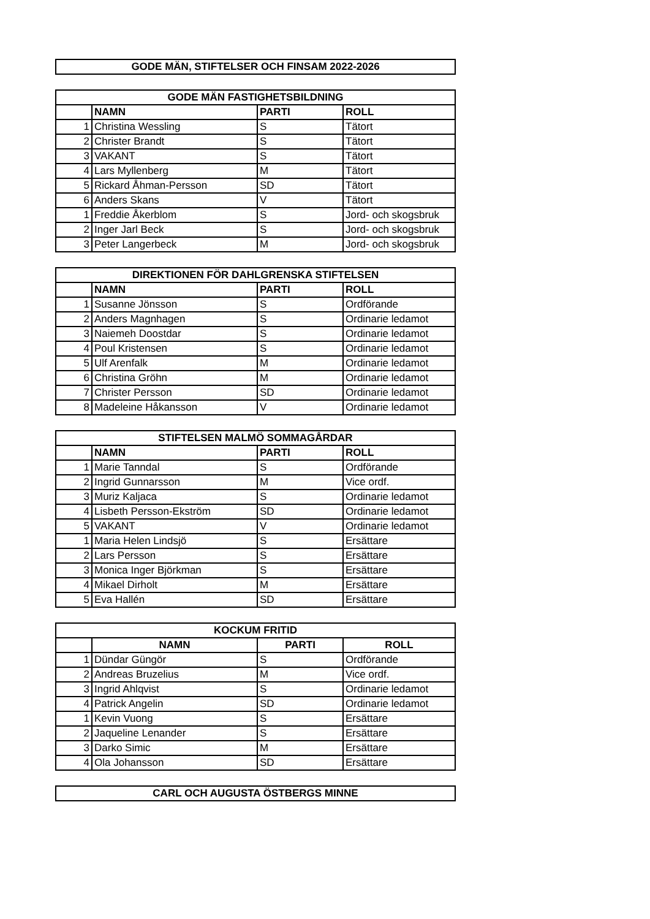| GODE MÄN, STIFTELSER OCH FINSAM 2022-2026 |
| --- |
| GODE MÄN FASTIGHETSBILDNING | | | |
| --- | --- | --- | --- |
| | NAMN | PARTI | ROLL |
| 1 | Christina Wessling | S | Tätort |
| 2 | Christer Brandt | S | Tätort |
| 3 | VAKANT | S | Tätort |
| 4 | Lars Myllenberg | M | Tätort |
| 5 | Rickard Åhman-Persson | SD | Tätort |
| 6 | Anders Skans | V | Tätort |
| 1 | Freddie Åkerblom | S | Jord- och skogsbruk |
| 2 | Inger Jarl Beck | S | Jord- och skogsbruk |
| 3 | Peter Langerbeck | M | Jord- och skogsbruk |
| DIREKTIONEN FÖR DAHLGRENSKA STIFTELSEN | | | |
| --- | --- | --- | --- |
| | NAMN | PARTI | ROLL |
| 1 | Susanne Jönsson | S | Ordförande |
| 2 | Anders Magnhagen | S | Ordinarie ledamot |
| 3 | Naiemeh Doostdar | S | Ordinarie ledamot |
| 4 | Poul Kristensen | S | Ordinarie ledamot |
| 5 | Ulf Arenfalk | M | Ordinarie ledamot |
| 6 | Christina Gröhn | M | Ordinarie ledamot |
| 7 | Christer Persson | SD | Ordinarie ledamot |
| 8 | Madeleine Håkansson | V | Ordinarie ledamot |
| STIFTELSEN MALMÖ SOMMAGÅRDAR | | | |
| --- | --- | --- | --- |
| | NAMN | PARTI | ROLL |
| 1 | Marie Tanndal | S | Ordförande |
| 2 | Ingrid Gunnarsson | M | Vice ordf. |
| 3 | Muriz Kaljaca | S | Ordinarie ledamot |
| 4 | Lisbeth Persson-Ekström | SD | Ordinarie ledamot |
| 5 | VAKANT | V | Ordinarie ledamot |
| 1 | Maria Helen Lindsjö | S | Ersättare |
| 2 | Lars Persson | S | Ersättare |
| 3 | Monica Inger Björkman | S | Ersättare |
| 4 | Mikael Dirholt | M | Ersättare |
| 5 | Eva Hallén | SD | Ersättare |
| KOCKUM FRITID | | | |
| --- | --- | --- | --- |
| | NAMN | PARTI | ROLL |
| 1 | Dündar Güngör | S | Ordförande |
| 2 | Andreas Bruzelius | M | Vice ordf. |
| 3 | Ingrid Ahlqvist | S | Ordinarie ledamot |
| 4 | Patrick Angelin | SD | Ordinarie ledamot |
| 1 | Kevin Vuong | S | Ersättare |
| 2 | Jaqueline Lenander | S | Ersättare |
| 3 | Darko Simic | M | Ersättare |
| 4 | Ola Johansson | SD | Ersättare |
| CARL OCH AUGUSTA ÖSTBERGS MINNE |
| --- |